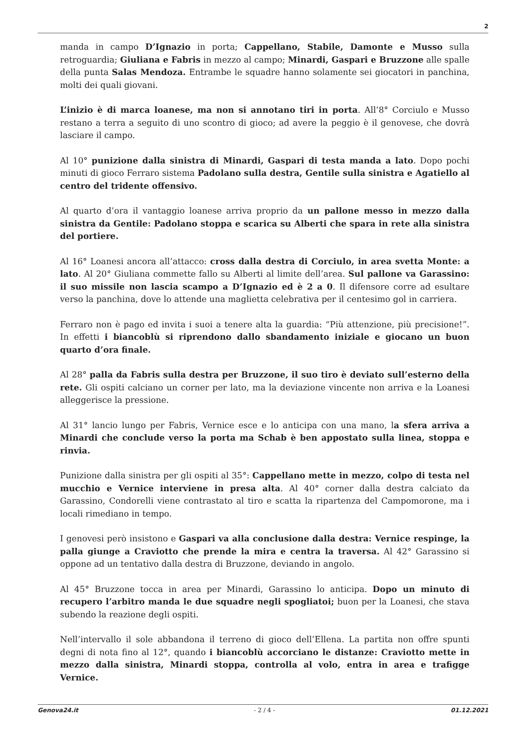2
manda in campo D’Ignazio in porta; Cappellano, Stabile, Damonte e Musso sulla retroguardia; Giuliana e Fabris in mezzo al campo; Minardi, Gaspari e Bruzzone alle spalle della punta Salas Mendoza. Entrambe le squadre hanno solamente sei giocatori in panchina, molti dei quali giovani.
L’inizio è di marca loanese, ma non si annotano tiri in porta. All’8° Corciulo e Musso restano a terra a seguito di uno scontro di gioco; ad avere la peggio è il genovese, che dovrà lasciare il campo.
Al 10° punizione dalla sinistra di Minardi, Gaspari di testa manda a lato. Dopo pochi minuti di gioco Ferraro sistema Padolano sulla destra, Gentile sulla sinistra e Agatiello al centro del tridente offensivo.
Al quarto d’ora il vantaggio loanese arriva proprio da un pallone messo in mezzo dalla sinistra da Gentile: Padolano stoppa e scarica su Alberti che spara in rete alla sinistra del portiere.
Al 16° Loanesi ancora all’attacco: cross dalla destra di Corciulo, in area svetta Monte: a lato. Al 20° Giuliana commette fallo su Alberti al limite dell’area. Sul pallone va Garassino: il suo missile non lascia scampo a D’Ignazio ed è 2 a 0. Il difensore corre ad esultare verso la panchina, dove lo attende una maglietta celebrativa per il centesimo gol in carriera.
Ferraro non è pago ed invita i suoi a tenere alta la guardia: “Più attenzione, più precisione!”. In effetti i biancoblù si riprendono dallo sbandamento iniziale e giocano un buon quarto d’ora finale.
Al 28° palla da Fabris sulla destra per Bruzzone, il suo tiro è deviato sull’esterno della rete. Gli ospiti calciano un corner per lato, ma la deviazione vincente non arriva e la Loanesi alleggerisce la pressione.
Al 31° lancio lungo per Fabris, Vernice esce e lo anticipa con una mano, la sfera arriva a Minardi che conclude verso la porta ma Schab è ben appostato sulla linea, stoppa e rinvia.
Punizione dalla sinistra per gli ospiti al 35°: Cappellano mette in mezzo, colpo di testa nel mucchio e Vernice interviene in presa alta. Al 40° corner dalla destra calciato da Garassino, Condorelli viene contrastato al tiro e scatta la ripartenza del Campomorone, ma i locali rimediano in tempo.
I genovesi però insistono e Gaspari va alla conclusione dalla destra: Vernice respinge, la palla giunge a Craviotto che prende la mira e centra la traversa. Al 42° Garassino si oppone ad un tentativo dalla destra di Bruzzone, deviando in angolo.
Al 45° Bruzzone tocca in area per Minardi, Garassino lo anticipa. Dopo un minuto di recupero l’arbitro manda le due squadre negli spogliatoi; buon per la Loanesi, che stava subendo la reazione degli ospiti.
Nell’intervallo il sole abbandona il terreno di gioco dell’Ellena. La partita non offre spunti degni di nota fino al 12°, quando i biancoblù accorciano le distanze: Craviotto mette in mezzo dalla sinistra, Minardi stoppa, controlla al volo, entra in area e trafigge Vernice.
Genova24.it - 2 / 4 - 01.12.2021